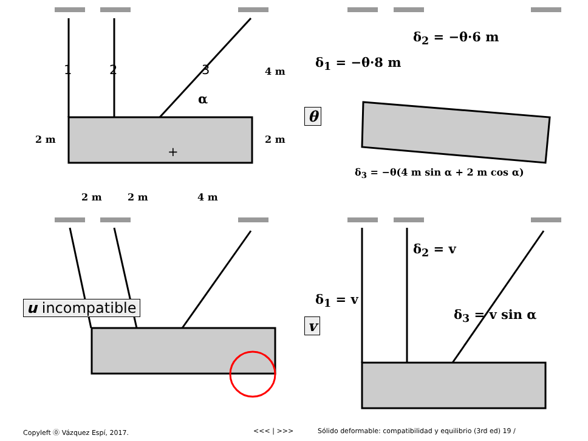1 2 3
α
4 m
2 m 2 m
+
2 m 2 m 4 m
δ<sub>2</sub> = −θ·6 m
δ<sub>1</sub> = −θ·8 m
θ
δ<sub>3</sub> = −θ(4 m sin α + 2 m cos α)
u incompatible
δ<sub>2</sub> = v
δ<sub>1</sub> = v
v
δ<sub>3</sub> = v sin α
Copyleft ⓪ Vázquez Espí, 2017. <<< | >>> Sólido deformable: compatibilidad y equilibrio (3rd ed) 19 /